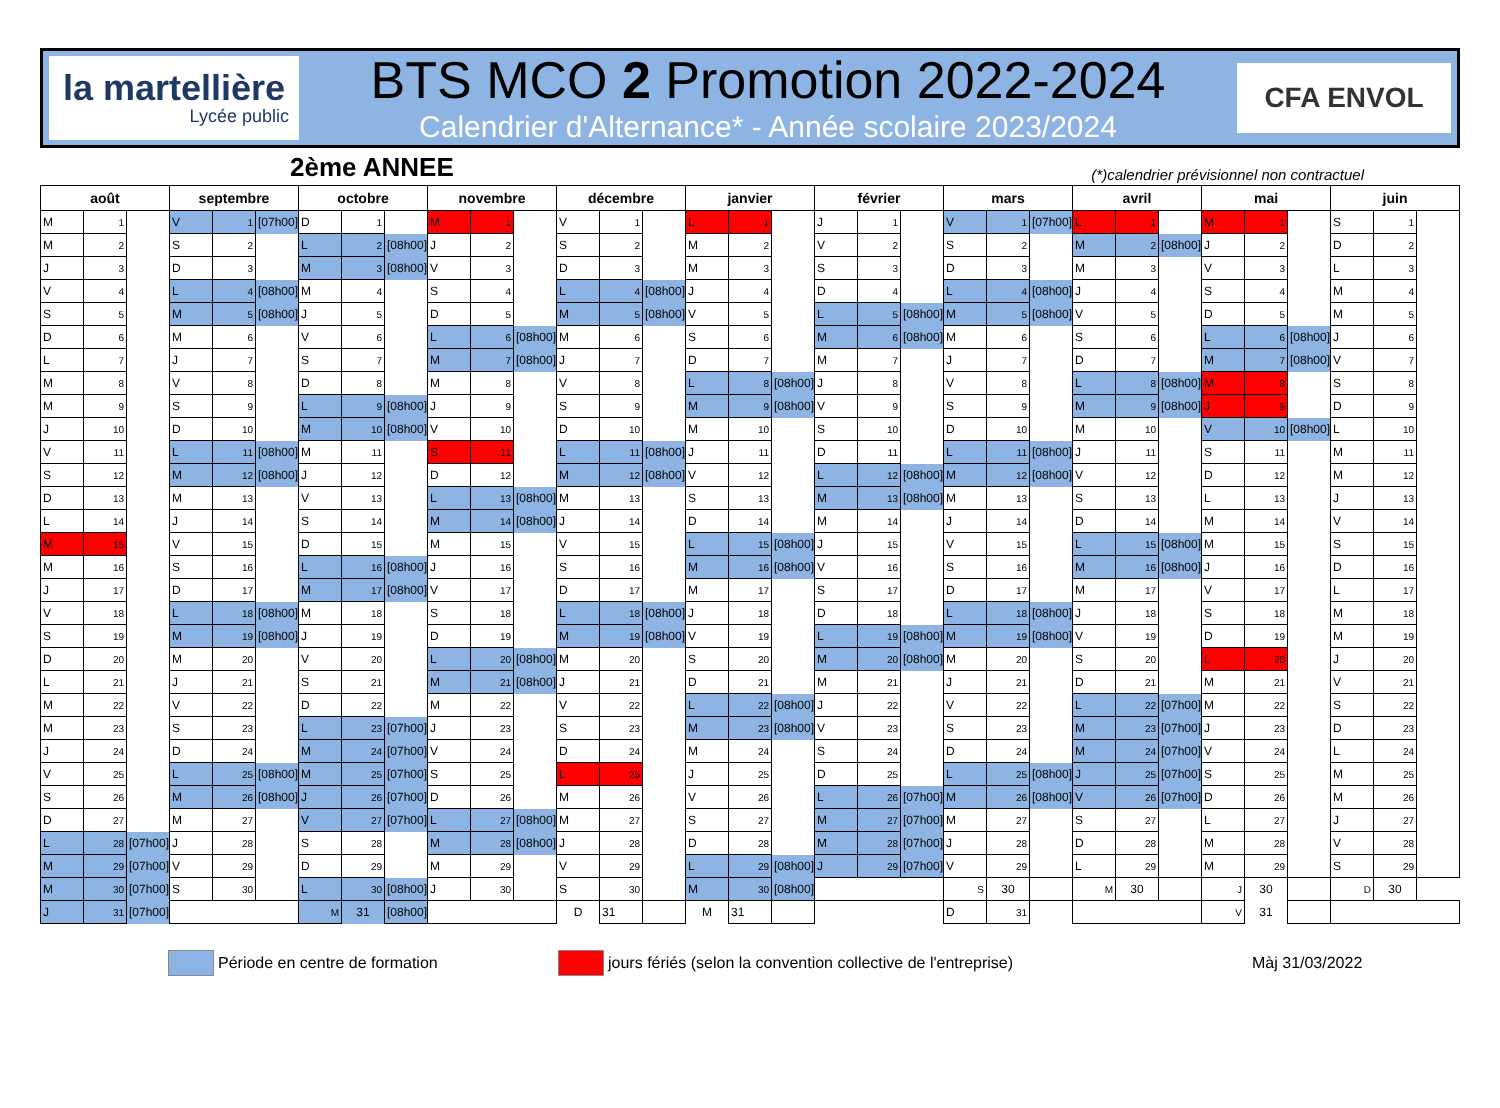la martellière
Lycée public
BTS MCO 2 Promotion 2022-2024
Calendrier d'Alternance* - Année scolaire 2023/2024
CFA ENVOL
2ème ANNEE
(*)calendrier prévisionnel non contractuel
| août | | | septembre | | | octobre | | | novembre | | | décembre | | | janvier | | | février | | | mars | | | avril | | | mai | | | juin | | |
| --- | --- | --- | --- | --- | --- | --- | --- | --- | --- | --- | --- | --- | --- | --- | --- | --- | --- | --- | --- | --- | --- | --- | --- | --- | --- | --- | --- | --- | --- | --- | --- | --- |
| M | 1 | | V | 1 | [07h00] | D | 1 | | M | 1 | | V | 1 | | L | 1 | | J | 1 | | V | 1 | [07h00] | L | 1 | | M | 1 | | S | 1 | |
| M | 2 | | S | 2 | | L | 2 | [08h00] | J | 2 | | S | 2 | | M | 2 | | V | 2 | | S | 2 | | M | 2 | [08h00] | J | 2 | | D | 2 | |
| J | 3 | | D | 3 | | M | 3 | [08h00] | V | 3 | | D | 3 | | M | 3 | | S | 3 | | D | 3 | | M | 3 | | V | 3 | | L | 3 | |
| V | 4 | | L | 4 | [08h00] | M | 4 | | S | 4 | | L | 4 | [08h00] | J | 4 | | D | 4 | | L | 4 | [08h00] | J | 4 | | S | 4 | | M | 4 | |
| S | 5 | | M | 5 | [08h00] | J | 5 | | D | 5 | | M | 5 | [08h00] | V | 5 | | L | 5 | [08h00] | M | 5 | [08h00] | V | 5 | | D | 5 | | M | 5 | |
| D | 6 | | M | 6 | | V | 6 | | L | 6 | [08h00] | M | 6 | | S | 6 | | M | 6 | [08h00] | M | 6 | | S | 6 | | L | 6 | [08h00] | J | 6 | |
| L | 7 | | J | 7 | | S | 7 | | M | 7 | [08h00] | J | 7 | | D | 7 | | M | 7 | | J | 7 | | D | 7 | | M | 7 | [08h00] | V | 7 | |
| M | 8 | | V | 8 | | D | 8 | | M | 8 | | V | 8 | | L | 8 | [08h00] | J | 8 | | V | 8 | | L | 8 | [08h00] | M | 8 | | S | 8 | |
| M | 9 | | S | 9 | | L | 9 | [08h00] | J | 9 | | S | 9 | | M | 9 | [08h00] | V | 9 | | S | 9 | | M | 9 | [08h00] | J | 9 | | D | 9 | |
| J | 10 | | D | 10 | | M | 10 | [08h00] | V | 10 | | D | 10 | | M | 10 | | S | 10 | | D | 10 | | M | 10 | | V | 10 | [08h00] | L | 10 | |
| V | 11 | | L | 11 | [08h00] | M | 11 | | S | 11 | | L | 11 | [08h00] | J | 11 | | D | 11 | | L | 11 | [08h00] | J | 11 | | S | 11 | | M | 11 | |
| S | 12 | | M | 12 | [08h00] | J | 12 | | D | 12 | | M | 12 | [08h00] | V | 12 | | L | 12 | [08h00] | M | 12 | [08h00] | V | 12 | | D | 12 | | M | 12 | |
| D | 13 | | M | 13 | | V | 13 | | L | 13 | [08h00] | M | 13 | | S | 13 | | M | 13 | [08h00] | M | 13 | | S | 13 | | L | 13 | | J | 13 | |
| L | 14 | | J | 14 | | S | 14 | | M | 14 | [08h00] | J | 14 | | D | 14 | | M | 14 | | J | 14 | | D | 14 | | M | 14 | | V | 14 | |
| M | 15 | | V | 15 | | D | 15 | | M | 15 | | V | 15 | | L | 15 | [08h00] | J | 15 | | V | 15 | | L | 15 | [08h00] | M | 15 | | S | 15 | |
| M | 16 | | S | 16 | | L | 16 | [08h00] | J | 16 | | S | 16 | | M | 16 | [08h00] | V | 16 | | S | 16 | | M | 16 | [08h00] | J | 16 | | D | 16 | |
| J | 17 | | D | 17 | | M | 17 | [08h00] | V | 17 | | D | 17 | | M | 17 | | S | 17 | | D | 17 | | M | 17 | | V | 17 | | L | 17 | |
| V | 18 | | L | 18 | [08h00] | M | 18 | | S | 18 | | L | 18 | [08h00] | J | 18 | | D | 18 | | L | 18 | [08h00] | J | 18 | | S | 18 | | M | 18 | |
| S | 19 | | M | 19 | [08h00] | J | 19 | | D | 19 | | M | 19 | [08h00] | V | 19 | | L | 19 | [08h00] | M | 19 | [08h00] | V | 19 | | D | 19 | | M | 19 | |
| D | 20 | | M | 20 | | V | 20 | | L | 20 | [08h00] | M | 20 | | S | 20 | | M | 20 | [08h00] | M | 20 | | S | 20 | | L | 20 | | J | 20 | |
| L | 21 | | J | 21 | | S | 21 | | M | 21 | [08h00] | J | 21 | | D | 21 | | M | 21 | | J | 21 | | D | 21 | | M | 21 | | V | 21 | |
| M | 22 | | V | 22 | | D | 22 | | M | 22 | | V | 22 | | L | 22 | [08h00] | J | 22 | | V | 22 | | L | 22 | [07h00] | M | 22 | | S | 22 | |
| M | 23 | | S | 23 | | L | 23 | [07h00] | J | 23 | | S | 23 | | M | 23 | [08h00] | V | 23 | | S | 23 | | M | 23 | [07h00] | J | 23 | | D | 23 | |
| J | 24 | | D | 24 | | M | 24 | [07h00] | V | 24 | | D | 24 | | M | 24 | | S | 24 | | D | 24 | | M | 24 | [07h00] | V | 24 | | L | 24 | |
| V | 25 | | L | 25 | [08h00] | M | 25 | [07h00] | S | 25 | | L | 25 | | J | 25 | | D | 25 | | L | 25 | [08h00] | J | 25 | [07h00] | S | 25 | | M | 25 | |
| S | 26 | | M | 26 | [08h00] | J | 26 | [07h00] | D | 26 | | M | 26 | | V | 26 | | L | 26 | [07h00] | M | 26 | [08h00] | V | 26 | [07h00] | D | 26 | | M | 26 | |
| D | 27 | | M | 27 | | V | 27 | [07h00] | L | 27 | [08h00] | M | 27 | | S | 27 | | M | 27 | [07h00] | M | 27 | | S | 27 | | L | 27 | | J | 27 | |
| L | 28 | [07h00] | J | 28 | | S | 28 | | M | 28 | [08h00] | J | 28 | | D | 28 | | M | 28 | [07h00] | J | 28 | | D | 28 | | M | 28 | | V | 28 | |
| M | 29 | [07h00] | V | 29 | | D | 29 | | M | 29 | | V | 29 | | L | 29 | [08h00] | J | 29 | [07h00] | V | 29 | | L | 29 | | M | 29 | | S | 29 | |
| M | 30 | [07h00] | S | 30 | | L | 30 | [08h00] | J | 30 | | S | 30 | | M | 30 | [08h00] | | | | S | 30 | | M | 30 | | J | 30 | | D | 30 | |
| J | 31 | [07h00] | | | | M | 31 | [08h00] | | | | D | 31 | | M | 31 | | | | | D | 31 | | | | | V | 31 | | | | |
Période en centre de formation jours fériés (selon la convention collective de l'entreprise) Màj 31/03/2022